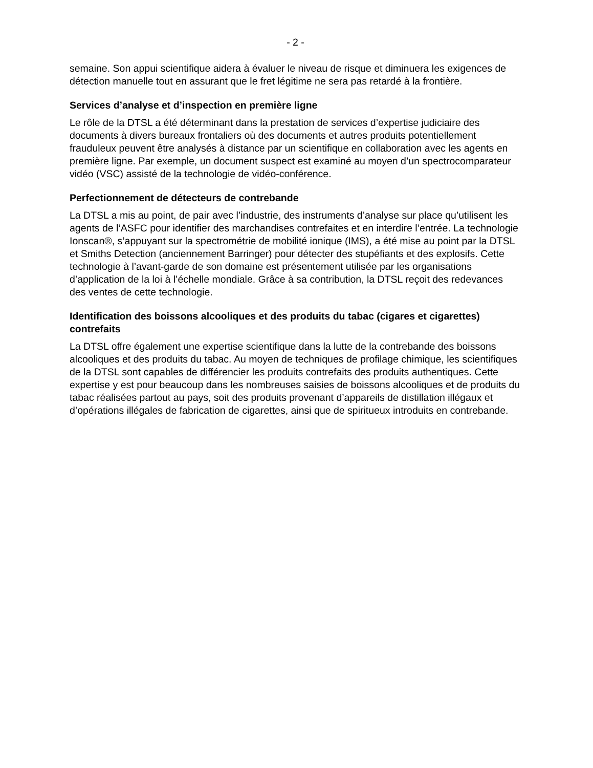- 2 -
semaine. Son appui scientifique aidera à évaluer le niveau de risque et diminuera les exigences de détection manuelle tout en assurant que le fret légitime ne sera pas retardé à la frontière.
Services d’analyse et d’inspection en première ligne
Le rôle de la DTSL a été déterminant dans la prestation de services d’expertise judiciaire des documents à divers bureaux frontaliers où des documents et autres produits potentiellement frauduleux peuvent être analysés à distance par un scientifique en collaboration avec les agents en première ligne. Par exemple, un document suspect est examiné au moyen d’un spectrocomparateur vidéo (VSC) assisté de la technologie de vidéo-conférence.
Perfectionnement de détecteurs de contrebande
La DTSL a mis au point, de pair avec l’industrie, des instruments d’analyse sur place qu’utilisent les agents de l’ASFC pour identifier des marchandises contrefaites et en interdire l’entrée. La technologie Ionscan®, s’appuyant sur la spectrométrie de mobilité ionique (IMS), a été mise au point par la DTSL et Smiths Detection (anciennement Barringer) pour détecter des stupéfiants et des explosifs. Cette technologie à l’avant-garde de son domaine est présentement utilisée par les organisations d’application de la loi à l’échelle mondiale. Grâce à sa contribution, la DTSL reçoit des redevances des ventes de cette technologie.
Identification des boissons alcooliques et des produits du tabac (cigares et cigarettes) contrefaits
La DTSL offre également une expertise scientifique dans la lutte de la contrebande des boissons alcooliques et des produits du tabac. Au moyen de techniques de profilage chimique, les scientifiques de la DTSL sont capables de différencier les produits contrefaits des produits authentiques. Cette expertise y est pour beaucoup dans les nombreuses saisies de boissons alcooliques et de produits du tabac réalisées partout au pays, soit des produits provenant d’appareils de distillation illégaux et d’opérations illégales de fabrication de cigarettes, ainsi que de spiritueux introduits en contrebande.